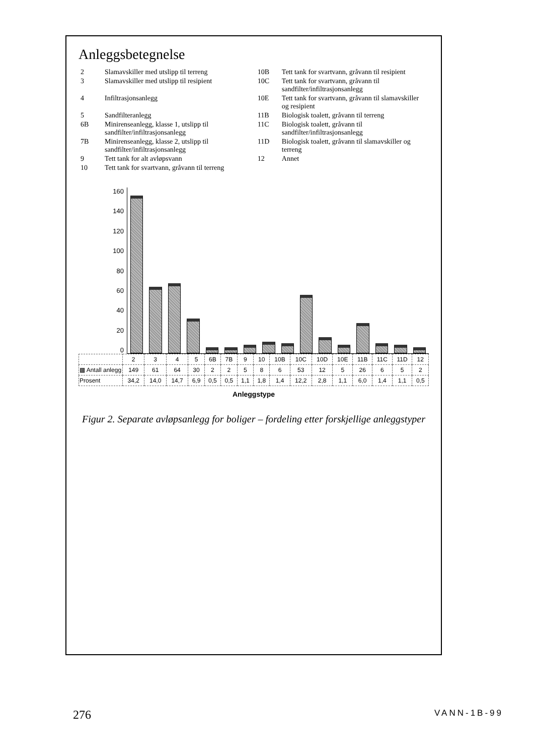Anleggsbetegnelse
| 2 | Slamavskiller med utslipp til terreng | 10B | Tett tank for svartvann, gråvann til resipient |
| 3 | Slamavskiller med utslipp til resipient | 10C | Tett tank for svartvann, gråvann til sandfilter/infiltrasjonsanlegg |
| 4 | Infiltrasjonsanlegg | 10E | Tett tank for svartvann, gråvann til slamavskiller og resipient |
| 5 | Sandfilteranlegg | 11B | Biologisk toalett, gråvann til terreng |
| 6B | Minirenseanlegg, klasse 1, utslipp til sandfilter/infiltrasjonsanlegg | 11C | Biologisk toalett, gråvann til sandfilter/infiltrasjonsanlegg |
| 7B | Minirenseanlegg, klasse 2, utslipp til sandfilter/infiltrasjonsanlegg | 11D | Biologisk toalett, gråvann til slamavskiller og terreng |
| 9 | Tett tank for alt avløpsvann | 12 | Annet |
| 10 | Tett tank for svartvann, gråvann til terreng | | |
0
20
40
60
80
100
120
140
160
| | 2 | 3 | 4 | 5 | 6B | 7B | 9 | 10 | 10B | 10C | 10D | 10E | 11B | 11C | 11D | 12 |
| --- | --- | --- | --- | --- | --- | --- | --- | --- | --- | --- | --- | --- | --- | --- | --- | --- |
| ▩ Antall anlegg | 149 | 61 | 64 | 30 | 2 | 2 | 5 | 8 | 6 | 53 | 12 | 5 | 26 | 6 | 5 | 2 |
| Prosent | 34,2 | 14,0 | 14,7 | 6,9 | 0,5 | 0,5 | 1,1 | 1,8 | 1,4 | 12,2 | 2,8 | 1,1 | 6,0 | 1,4 | 1,1 | 0,5 |
Anleggstype
Figur 2. Separate avløpsanlegg for boliger – fordeling etter forskjellige anleggstyper
276 VANN-1B-99